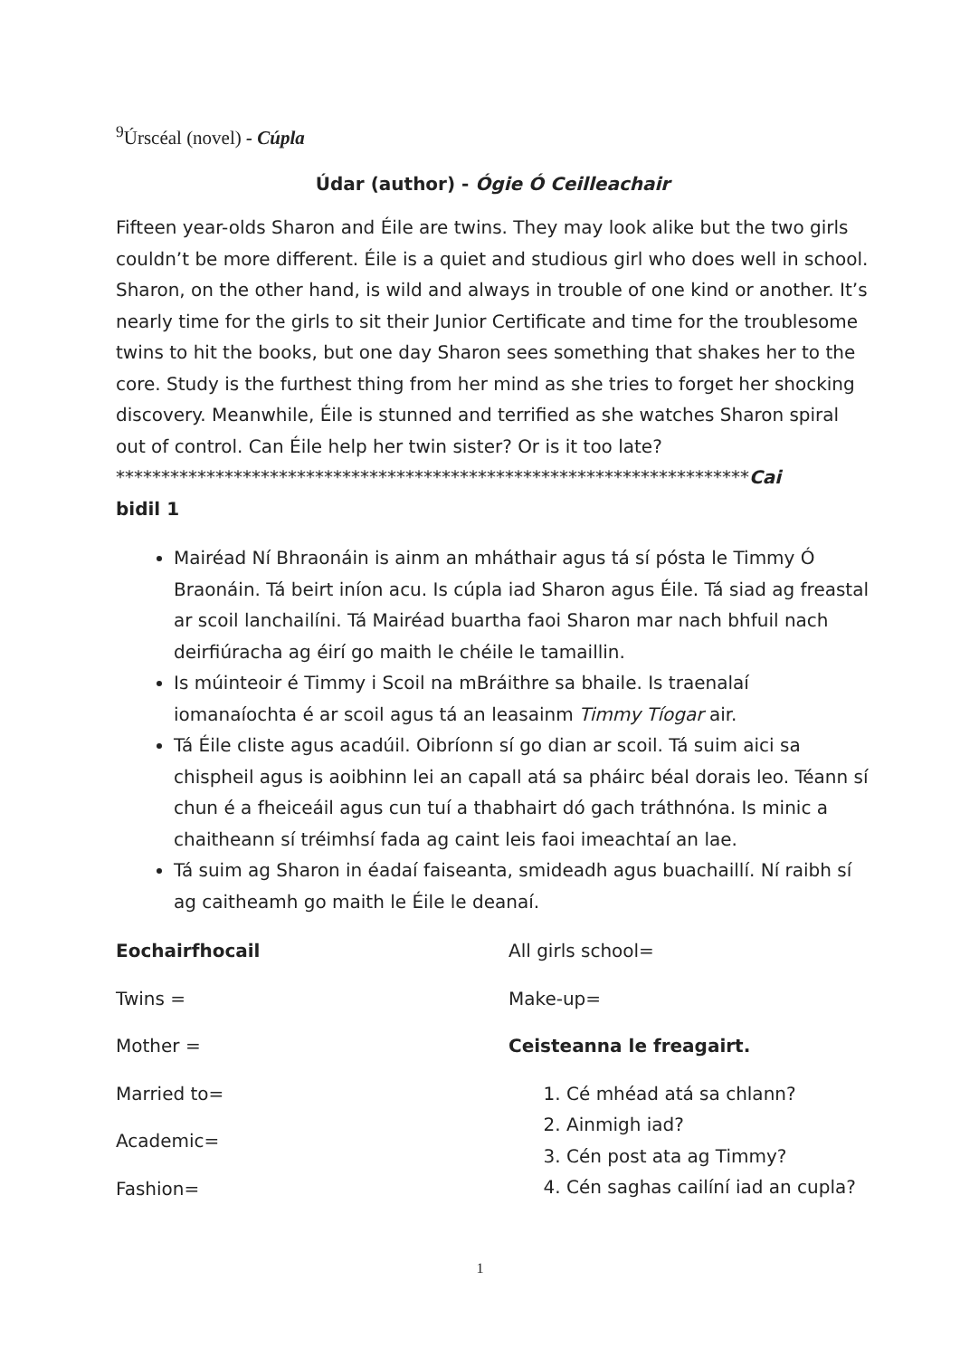<sup>9</sup> Úrscéal (novel) - Cúpla
Údar (author) - Ógie Ó Ceilleachair
Fifteen year-olds Sharon and Éile are twins. They may look alike but the two girls couldn’t be more different. Éile is a quiet and studious girl who does well in school. Sharon, on the other hand, is wild and always in trouble of one kind or another. It’s nearly time for the girls to sit their Junior Certificate and time for the troublesome twins to hit the books, but one day Sharon sees something that shakes her to the core. Study is the furthest thing from her mind as she tries to forget her shocking discovery. Meanwhile, Éile is stunned and terrified as she watches Sharon spiral out of control. Can Éile help her twin sister? Or is it too late?
**********************************************************************Cai
bidil 1
Mairéad Ní Bhraonáin is ainm an mháthair agus tá sí pósta le Timmy Ó Braonáin. Tá beirt iníon acu. Is cúpla iad Sharon agus Éile. Tá siad ag freastal ar scoil lanchailíni. Tá Mairéad buartha faoi Sharon mar nach bhfuil nach deirfiúracha ag éirí go maith le chéile le tamaillin.
Is múinteoir é Timmy i Scoil na mBráithre sa bhaile. Is traenalaí iomanaíochta é ar scoil agus tá an leasainm Timmy Tíogar air.
Tá Éile cliste agus acadúil. Oibríonn sí go dian ar scoil. Tá suim aici sa chispheil agus is aoibhinn lei an capall atá sa pháirc béal dorais leo. Téann sí chun é a fheiceáil agus cun tuí a thabhairt dó gach tráthnóna. Is minic a chaitheann sí tréimhsí fada ag caint leis faoi imeachtaí an lae.
Tá suim ag Sharon in éadaí faiseanta, smideadh agus buachaillí. Ní raibh sí ag caitheamh go maith le Éile le deanaí.
Eochairfhocail
Twins =
Mother =
Married to=
Academic=
Fashion=
All girls school=
Make-up=
Ceisteanna le freagairt.
1. Cé mhéad atá sa chlann?
2. Ainmigh iad?
3. Cén post ata ag Timmy?
4. Cén saghas cailíní iad an cupla?
1